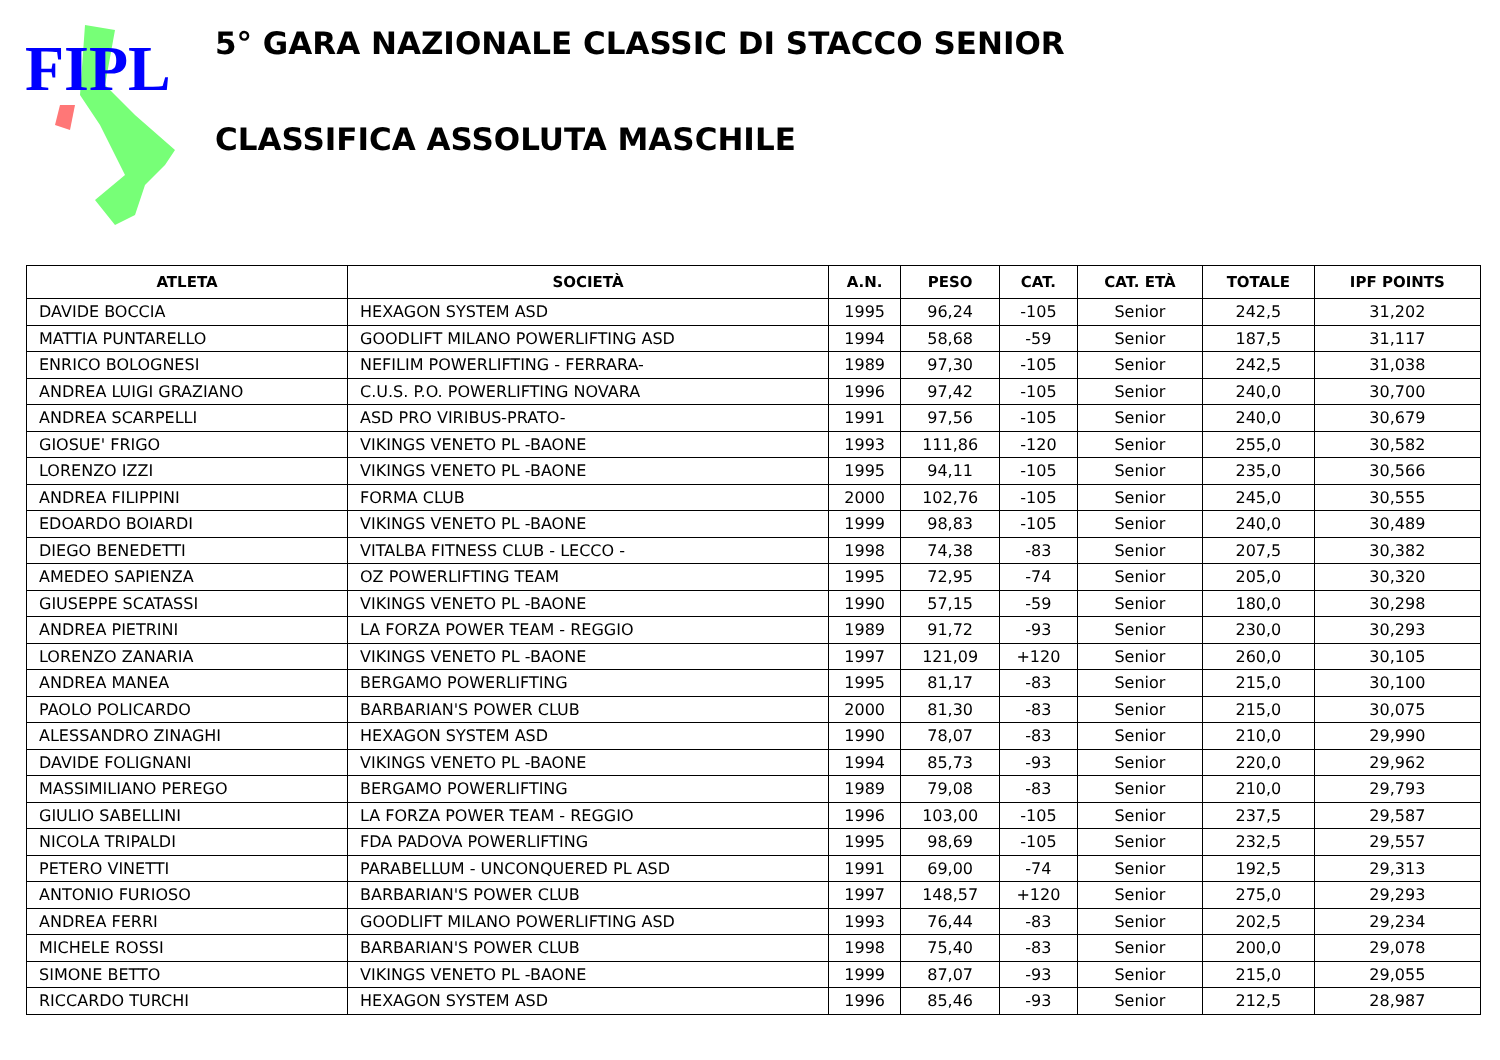FIPL
5° GARA NAZIONALE CLASSIC DI STACCO SENIOR
CLASSIFICA ASSOLUTA MASCHILE
| ATLETA | SOCIETÀ | A.N. | PESO | CAT. | CAT. ETÀ | TOTALE | IPF POINTS |
| --- | --- | --- | --- | --- | --- | --- | --- |
| DAVIDE BOCCIA | HEXAGON SYSTEM ASD | 1995 | 96,24 | -105 | Senior | 242,5 | 31,202 |
| MATTIA PUNTARELLO | GOODLIFT MILANO POWERLIFTING ASD | 1994 | 58,68 | -59 | Senior | 187,5 | 31,117 |
| ENRICO BOLOGNESI | NEFILIM POWERLIFTING - FERRARA- | 1989 | 97,30 | -105 | Senior | 242,5 | 31,038 |
| ANDREA LUIGI GRAZIANO | C.U.S. P.O. POWERLIFTING NOVARA | 1996 | 97,42 | -105 | Senior | 240,0 | 30,700 |
| ANDREA SCARPELLI | ASD PRO VIRIBUS-PRATO- | 1991 | 97,56 | -105 | Senior | 240,0 | 30,679 |
| GIOSUE' FRIGO | VIKINGS VENETO PL -BAONE | 1993 | 111,86 | -120 | Senior | 255,0 | 30,582 |
| LORENZO IZZI | VIKINGS VENETO PL -BAONE | 1995 | 94,11 | -105 | Senior | 235,0 | 30,566 |
| ANDREA FILIPPINI | FORMA CLUB | 2000 | 102,76 | -105 | Senior | 245,0 | 30,555 |
| EDOARDO BOIARDI | VIKINGS VENETO PL -BAONE | 1999 | 98,83 | -105 | Senior | 240,0 | 30,489 |
| DIEGO BENEDETTI | VITALBA FITNESS CLUB - LECCO - | 1998 | 74,38 | -83 | Senior | 207,5 | 30,382 |
| AMEDEO SAPIENZA | OZ POWERLIFTING TEAM | 1995 | 72,95 | -74 | Senior | 205,0 | 30,320 |
| GIUSEPPE SCATASSI | VIKINGS VENETO PL -BAONE | 1990 | 57,15 | -59 | Senior | 180,0 | 30,298 |
| ANDREA PIETRINI | LA FORZA POWER TEAM - REGGIO | 1989 | 91,72 | -93 | Senior | 230,0 | 30,293 |
| LORENZO ZANARIA | VIKINGS VENETO PL -BAONE | 1997 | 121,09 | +120 | Senior | 260,0 | 30,105 |
| ANDREA MANEA | BERGAMO POWERLIFTING | 1995 | 81,17 | -83 | Senior | 215,0 | 30,100 |
| PAOLO POLICARDO | BARBARIAN'S POWER CLUB | 2000 | 81,30 | -83 | Senior | 215,0 | 30,075 |
| ALESSANDRO ZINAGHI | HEXAGON SYSTEM ASD | 1990 | 78,07 | -83 | Senior | 210,0 | 29,990 |
| DAVIDE FOLIGNANI | VIKINGS VENETO PL -BAONE | 1994 | 85,73 | -93 | Senior | 220,0 | 29,962 |
| MASSIMILIANO PEREGO | BERGAMO POWERLIFTING | 1989 | 79,08 | -83 | Senior | 210,0 | 29,793 |
| GIULIO SABELLINI | LA FORZA POWER TEAM - REGGIO | 1996 | 103,00 | -105 | Senior | 237,5 | 29,587 |
| NICOLA TRIPALDI | FDA PADOVA POWERLIFTING | 1995 | 98,69 | -105 | Senior | 232,5 | 29,557 |
| PETERO VINETTI | PARABELLUM - UNCONQUERED PL ASD | 1991 | 69,00 | -74 | Senior | 192,5 | 29,313 |
| ANTONIO FURIOSO | BARBARIAN'S POWER CLUB | 1997 | 148,57 | +120 | Senior | 275,0 | 29,293 |
| ANDREA FERRI | GOODLIFT MILANO POWERLIFTING ASD | 1993 | 76,44 | -83 | Senior | 202,5 | 29,234 |
| MICHELE ROSSI | BARBARIAN'S POWER CLUB | 1998 | 75,40 | -83 | Senior | 200,0 | 29,078 |
| SIMONE BETTO | VIKINGS VENETO PL -BAONE | 1999 | 87,07 | -93 | Senior | 215,0 | 29,055 |
| RICCARDO TURCHI | HEXAGON SYSTEM ASD | 1996 | 85,46 | -93 | Senior | 212,5 | 28,987 |